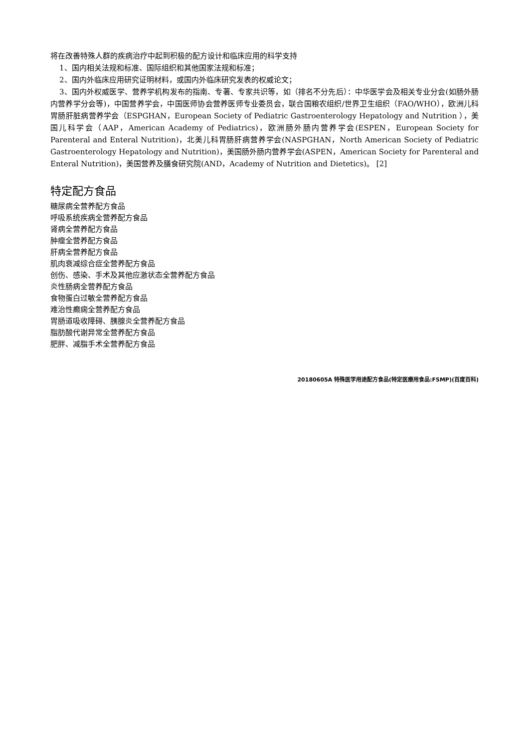将在改善特殊人群的疾病治疗中起到积极的配方设计和临床应用的科学支持
1、国内相关法规和标准、国际组织和其他国家法规和标准；
2、国内外临床应用研究证明材料，或国内外临床研究发表的权威论文；
3、国内外权威医学、营养学机构发布的指南、专著、专家共识等，如（排名不分先后）：中华医学会及相关专业分会(如肠外肠内营养学分会等)，中国营养学会，中国医师协会营养医师专业委员会，联合国粮农组织/世界卫生组织（FAO/WHO），欧洲儿科胃肠肝脏病营养学会（ESPGHAN，European Society of Pediatric Gastroenterology Hepatology and Nutrition ），美国儿科学会（AAP，American Academy of Pediatrics)，欧洲肠外肠内营养学会(ESPEN，European Society for Parenteral and Enteral Nutrition)，北美儿科胃肠肝病营养学会(NASPGHAN，North American Society of Pediatric Gastroenterology Hepatology and Nutrition)，美国肠外肠内营养学会(ASPEN，American Society for Parenteral and Enteral Nutrition)，美国营养及膳食研究院(AND，Academy of Nutrition and Dietetics)。 [2]
特定配方食品
糖尿病全营养配方食品
呼吸系统疾病全营养配方食品
肾病全营养配方食品
肿瘤全营养配方食品
肝病全营养配方食品
肌肉衰减综合症全营养配方食品
创伤、感染、手术及其他应激状态全营养配方食品
炎性肠病全营养配方食品
食物蛋白过敏全营养配方食品
难治性癫痫全营养配方食品
胃肠道吸收障碍、胰腺炎全营养配方食品
脂肪酸代谢异常全营养配方食品
肥胖、减脂手术全营养配方食品
20180605A 特殊医学用途配方食品(特定医療用食品:FSMP)(百度百科)